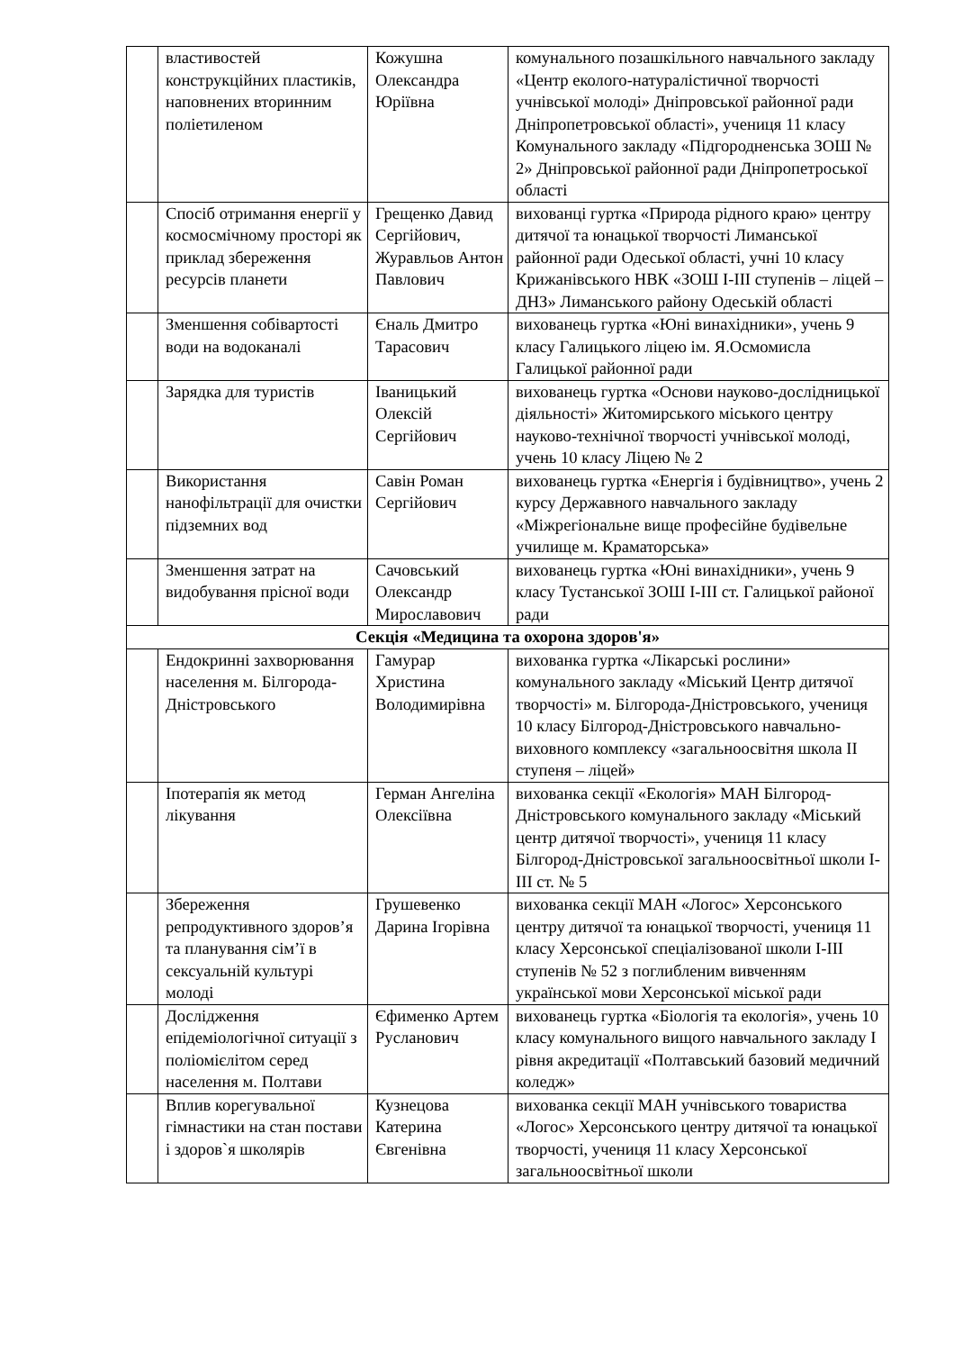| | властивостей конструкційних пластиків, наповнених вторинним поліетиленом | Кожушна Олександра Юріївна | комунального позашкільного навчального закладу «Центр еколого-натуралістичної творчості учнівської молоді» Дніпровської районної ради Дніпропетровської області», учениця 11 класу Комунального закладу «Підгородненська ЗОШ № 2» Дніпровської районної ради Дніпропетроської області |
| | Спосіб отримання енергії у космосмічному просторі як приклад збереження ресурсів планети | Грещенко Давид Сергійович, Журавльов Антон Павлович | вихованці гуртка «Природа рідного краю» центру дитячої та юнацької творчості Лиманської районної ради Одеської області, учні 10 класу Крижанівського НВК «ЗОШ І-ІІІ ступенів – ліцей – ДНЗ» Лиманського району Одеській області |
| | Зменшення собівартості води на водоканалі | Єналь Дмитро Тарасович | вихованець гуртка «Юні винахідники», учень 9 класу Галицького ліцею ім. Я.Осмомисла Галицької районної ради |
| | Зарядка для туристів | Іваницький Олексій Сергійович | вихованець гуртка «Основи науково-дослідницької діяльності» Житомирського міського центру науково-технічної творчості учнівської молоді, учень 10 класу Ліцею № 2 |
| | Використання нанофільтрації для очистки підземних вод | Савін Роман Сергійович | вихованець гуртка «Енергія і будівництво», учень 2 курсу Державного навчального закладу «Міжрегіональне вище професійне будівельне училище м. Краматорська» |
| | Зменшення затрат на видобування прісної води | Сачовський Олександр Мирославович | вихованець гуртка «Юні винахідники», учень 9 класу Тустанської ЗОШ І-ІІІ ст. Галицької районої ради |
| Секція «Медицина та охорона здоров'я» | | | |
| | Ендокринні захворювання населення м. Білгорода-Дністровського | Гамурар Христина Володимирівна | вихованка гуртка «Лікарські рослини» комунального закладу «Міський Центр дитячої творчості» м. Білгорода-Дністровського, учениця 10 класу Білгород-Дністровського навчально-виховного комплексу «загальноосвітня школа ІІ ступеня – ліцей» |
| | Іпотерапія як метод лікування | Герман Ангеліна Олексіївна | вихованка секції «Екологія» МАН Білгород-Дністровського комунального закладу «Міський центр дитячої творчості», учениця 11 класу Білгород-Дністровської загальноосвітньої школи І-ІІІ ст. № 5 |
| | Збереження репродуктивного здоров’я та планування сім’ї в сексуальній культурі молоді | Грушевенко Дарина Ігорівна | вихованка секції МАН «Логос» Херсонського центру дитячої та юнацької творчості, учениця 11 класу Херсонської спеціалізованої школи І-ІІІ ступенів № 52 з поглибленим вивченням української мови Херсонської міської ради |
| | Дослідження епідеміологічної ситуації з поліомієлітом серед населення м. Полтави | Єфименко Артем Русланович | вихованець гуртка «Біологія та екологія», учень 10 класу комунального вищого навчального закладу І рівня акредитації «Полтавський базовий медичний коледж» |
| | Вплив корегувальної гімнастики на стан постави і здоров`я школярів | Кузнецова Катерина Євгенівна | вихованка секції МАН учнівського товариства «Логос» Херсонського центру дитячої та юнацької творчості, учениця 11 класу Херсонської загальноосвітньої школи |